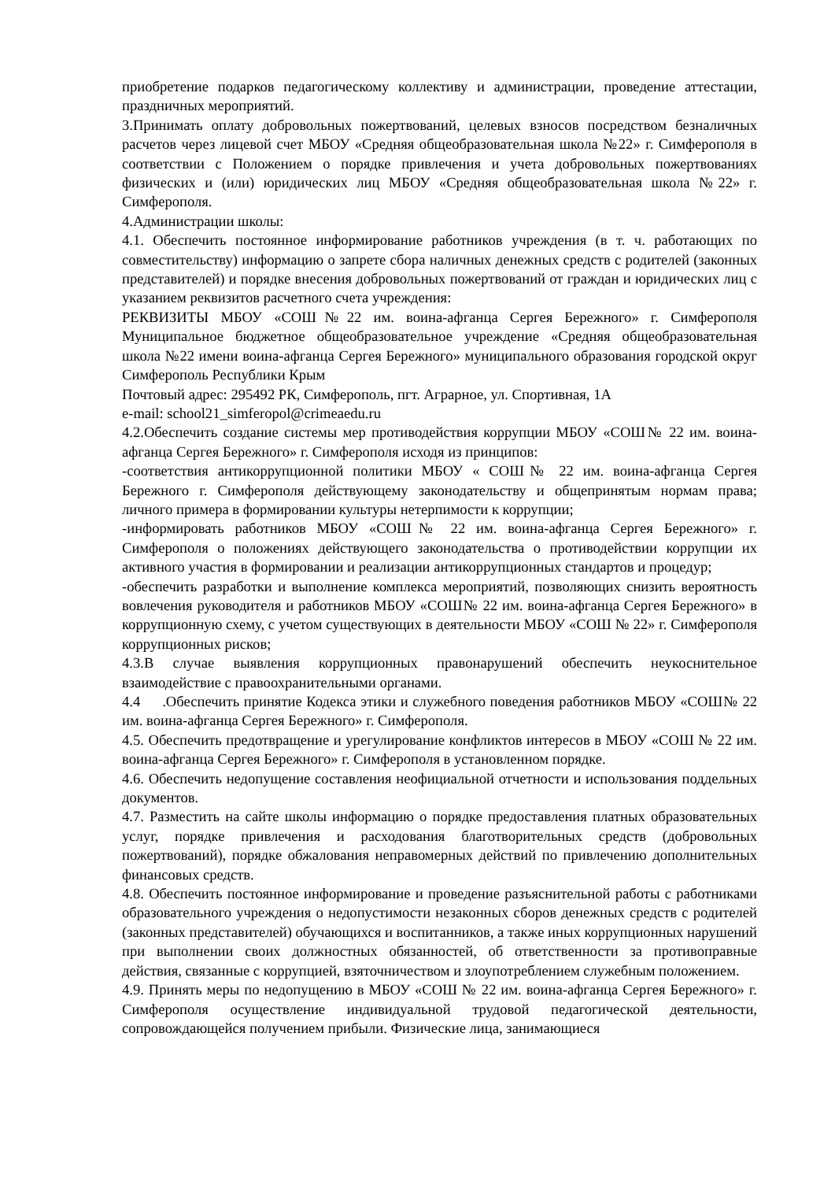приобретение подарков педагогическому коллективу и администрации, проведение аттестации, праздничных мероприятий.
3.Принимать оплату добровольных пожертвований, целевых взносов посредством безналичных расчетов через лицевой счет МБОУ «Средняя общеобразовательная школа №22» г. Симферополя в соответствии с Положением о порядке привлечения и учета добровольных пожертвованиях физических и (или) юридических лиц МБОУ «Средняя общеобразовательная школа №22» г. Симферополя.
4.Администрации школы:
4.1. Обеспечить постоянное информирование работников учреждения (в т. ч. работающих по совместительству) информацию о запрете сбора наличных денежных средств с родителей (законных представителей) и порядке внесения добровольных пожертвований от граждан и юридических лиц с указанием реквизитов расчетного счета учреждения:
РЕКВИЗИТЫ МБОУ «СОШ№22 им. воина-афганца Сергея Бережного» г. Симферополя Муниципальное бюджетное общеобразовательное учреждение «Средняя общеобразовательная школа №22 имени воина-афганца Сергея Бережного» муниципального образования городской округ Симферополь Республики Крым
Почтовый адрес: 295492 РК, Симферополь, пгт. Аграрное, ул. Спортивная, 1А
e-mail: school21_simferopol@crimeaedu.ru
4.2.Обеспечить создание системы мер противодействия коррупции МБОУ «СОШ№ 22 им. воина-афганца Сергея Бережного» г. Симферополя исходя из принципов:
-соответствия антикоррупционной политики МБОУ « СОШ№ 22 им. воина-афганца Сергея Бережного г. Симферополя действующему законодательству и общепринятым нормам права; личного примера в формировании культуры нетерпимости к коррупции;
-информировать работников МБОУ «СОШ№ 22 им. воина-афганца Сергея Бережного» г. Симферополя о положениях действующего законодательства о противодействии коррупции их активного участия в формировании и реализации антикоррупционных стандартов и процедур;
-обеспечить разработки и выполнение комплекса мероприятий, позволяющих снизить вероятность вовлечения руководителя и работников МБОУ «СОШ№ 22 им. воина-афганца Сергея Бережного» в коррупционную схему, с учетом существующих в деятельности МБОУ «СОШ № 22» г. Симферополя коррупционных рисков;
4.3.В случае выявления коррупционных правонарушений обеспечить неукоснительное взаимодействие с правоохранительными органами.
4.4 .Обеспечить принятие Кодекса этики и служебного поведения работников МБОУ «СОШ№ 22 им. воина-афганца Сергея Бережного» г. Симферополя.
4.5. Обеспечить предотвращение и урегулирование конфликтов интересов в МБОУ «СОШ № 22 им. воина-афганца Сергея Бережного» г. Симферополя в установленном порядке.
4.6. Обеспечить недопущение составления неофициальной отчетности и использования поддельных документов.
4.7. Разместить на сайте школы информацию о порядке предоставления платных образовательных услуг, порядке привлечения и расходования благотворительных средств (добровольных пожертвований), порядке обжалования неправомерных действий по привлечению дополнительных финансовых средств.
4.8. Обеспечить постоянное информирование и проведение разъяснительной работы с работниками образовательного учреждения о недопустимости незаконных сборов денежных средств с родителей (законных представителей) обучающихся и воспитанников, а также иных коррупционных нарушений при выполнении своих должностных обязанностей, об ответственности за противоправные действия, связанные с коррупцией, взяточничеством и злоупотреблением служебным положением.
4.9. Принять меры по недопущению в МБОУ «СОШ № 22 им. воина-афганца Сергея Бережного» г. Симферополя осуществление индивидуальной трудовой педагогической деятельности, сопровождающейся получением прибыли. Физические лица, занимающиеся